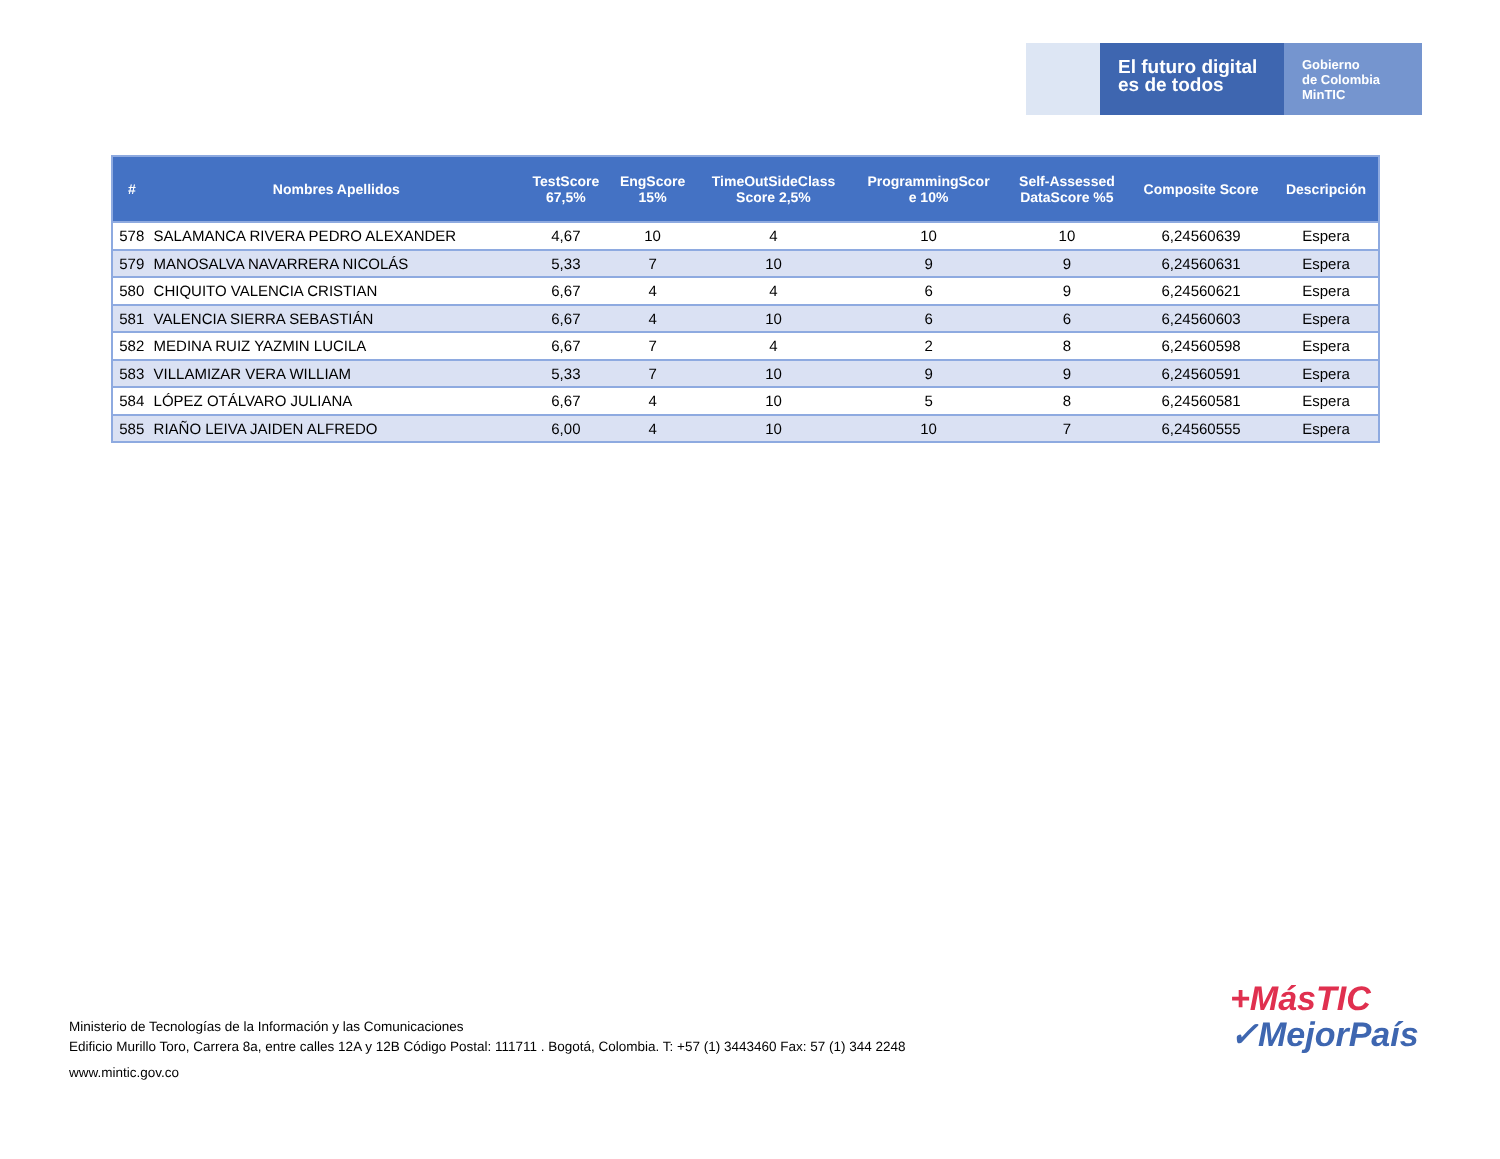El futuro digital
es de todos
Gobierno
de Colombia
MinTIC
| # | Nombres Apellidos | TestScore 67,5% | EngScore 15% | TimeOutSideClass Score 2,5% | ProgrammingScor e 10% | Self-Assessed DataScore %5 | Composite Score | Descripción |
| --- | --- | --- | --- | --- | --- | --- | --- | --- |
| 578 | SALAMANCA RIVERA PEDRO ALEXANDER | 4,67 | 10 | 4 | 10 | 10 | 6,24560639 | Espera |
| 579 | MANOSALVA NAVARRERA NICOLÁS | 5,33 | 7 | 10 | 9 | 9 | 6,24560631 | Espera |
| 580 | CHIQUITO VALENCIA CRISTIAN | 6,67 | 4 | 4 | 6 | 9 | 6,24560621 | Espera |
| 581 | VALENCIA SIERRA SEBASTIÁN | 6,67 | 4 | 10 | 6 | 6 | 6,24560603 | Espera |
| 582 | MEDINA RUIZ YAZMIN LUCILA | 6,67 | 7 | 4 | 2 | 8 | 6,24560598 | Espera |
| 583 | VILLAMIZAR VERA WILLIAM | 5,33 | 7 | 10 | 9 | 9 | 6,24560591 | Espera |
| 584 | LÓPEZ OTÁLVARO JULIANA | 6,67 | 4 | 10 | 5 | 8 | 6,24560581 | Espera |
| 585 | RIAÑO LEIVA JAIDEN ALFREDO | 6,00 | 4 | 10 | 10 | 7 | 6,24560555 | Espera |
Ministerio de Tecnologías de la Información y las Comunicaciones
Edificio Murillo Toro, Carrera 8a, entre calles 12A y 12B Código Postal: 111711 . Bogotá, Colombia. T: +57 (1) 3443460 Fax: 57 (1) 344 2248
www.mintic.gov.co
+MásTIC
✓MejorPaís